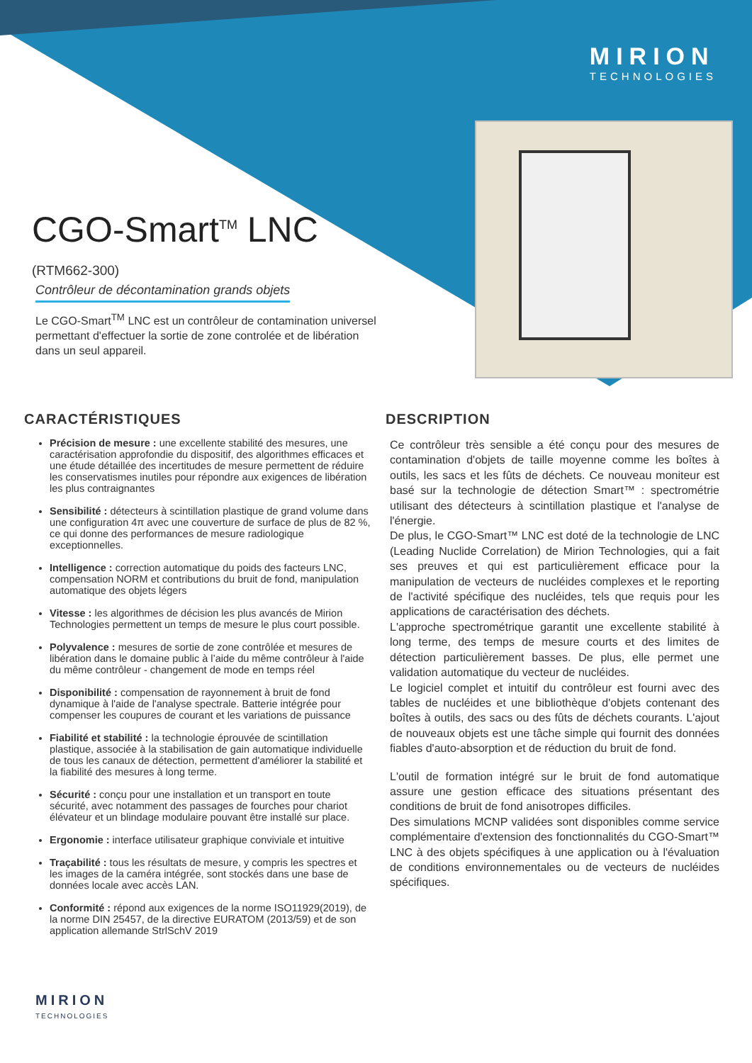MIRION
TECHNOLOGIES
CGO-Smart<sup>TM</sup> LNC
(RTM662-300)
Contrôleur de décontamination grands objets
Le CGO-Smart<sup>TM</sup> LNC est un contrôleur de contamination universel permettant d'effectuer la sortie de zone controlée et de libération dans un seul appareil.
CARACTÉRISTIQUES
Précision de mesure : une excellente stabilité des mesures, une caractérisation approfondie du dispositif, des algorithmes efficaces et une étude détaillée des incertitudes de mesure permettent de réduire les conservatismes inutiles pour répondre aux exigences de libération les plus contraignantes
Sensibilité : détecteurs à scintillation plastique de grand volume dans une configuration 4π avec une couverture de surface de plus de 82 %, ce qui donne des performances de mesure radiologique exceptionnelles.
Intelligence : correction automatique du poids des facteurs LNC, compensation NORM et contributions du bruit de fond, manipulation automatique des objets légers
Vitesse : les algorithmes de décision les plus avancés de Mirion Technologies permettent un temps de mesure le plus court possible.
Polyvalence : mesures de sortie de zone contrôlée et mesures de libération dans le domaine public à l’aide du même contrôleur à l'aide du même contrôleur - changement de mode en temps réel
Disponibilité : compensation de rayonnement à bruit de fond dynamique à l'aide de l'analyse spectrale. Batterie intégrée pour compenser les coupures de courant et les variations de puissance
Fiabilité et stabilité : la technologie éprouvée de scintillation plastique, associée à la stabilisation de gain automatique individuelle de tous les canaux de détection, permettent d'améliorer la stabilité et la fiabilité des mesures à long terme.
Sécurité : conçu pour une installation et un transport en toute sécurité, avec notamment des passages de fourches pour chariot élévateur et un blindage modulaire pouvant être installé sur place.
Ergonomie : interface utilisateur graphique conviviale et intuitive
Traçabilité : tous les résultats de mesure, y compris les spectres et les images de la caméra intégrée, sont stockés dans une base de données locale avec accès LAN.
Conformité : répond aux exigences de la norme ISO11929(2019), de la norme DIN 25457, de la directive EURATOM (2013/59) et de son application allemande StrlSchV 2019
DESCRIPTION
Ce contrôleur très sensible a été conçu pour des mesures de contamination d'objets de taille moyenne comme les boîtes à outils, les sacs et les fûts de déchets. Ce nouveau moniteur est basé sur la technologie de détection Smart™ : spectrométrie utilisant des détecteurs à scintillation plastique et l'analyse de l'énergie.
De plus, le CGO-Smart™ LNC est doté de la technologie de LNC (Leading Nuclide Correlation) de Mirion Technologies, qui a fait ses preuves et qui est particulièrement efficace pour la manipulation de vecteurs de nucléides complexes et le reporting de l'activité spécifique des nucléides, tels que requis pour les applications de caractérisation des déchets.
L'approche spectrométrique garantit une excellente stabilité à long terme, des temps de mesure courts et des limites de détection particulièrement basses. De plus, elle permet une validation automatique du vecteur de nucléides.
Le logiciel complet et intuitif du contrôleur est fourni avec des tables de nucléides et une bibliothèque d'objets contenant des boîtes à outils, des sacs ou des fûts de déchets courants. L'ajout de nouveaux objets est une tâche simple qui fournit des données fiables d'auto-absorption et de réduction du bruit de fond.
L'outil de formation intégré sur le bruit de fond automatique assure une gestion efficace des situations présentant des conditions de bruit de fond anisotropes difficiles.
Des simulations MCNP validées sont disponibles comme service complémentaire d'extension des fonctionnalités du CGO-Smart™ LNC à des objets spécifiques à une application ou à l'évaluation de conditions environnementales ou de vecteurs de nucléides spécifiques.
MIRION
TECHNOLOGIES